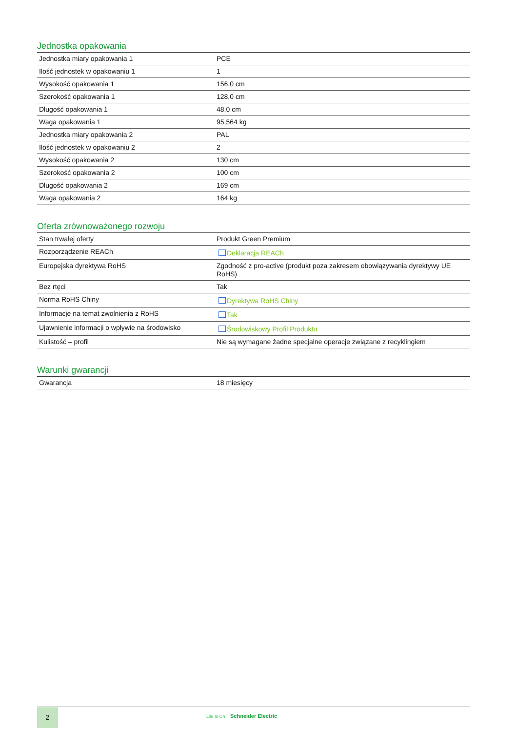Jednostka opakowania
| Jednostka miary opakowania 1 | PCE |
| Ilość jednostek w opakowaniu 1 | 1 |
| Wysokość opakowania 1 | 156,0 cm |
| Szerokość opakowania 1 | 128,0 cm |
| Długość opakowania 1 | 48,0 cm |
| Waga opakowania 1 | 95,564 kg |
| Jednostka miary opakowania 2 | PAL |
| Ilość jednostek w opakowaniu 2 | 2 |
| Wysokość opakowania 2 | 130 cm |
| Szerokość opakowania 2 | 100 cm |
| Długość opakowania 2 | 169 cm |
| Waga opakowania 2 | 164 kg |
Oferta zrównoważonego rozwoju
| Stan trwałej oferty | Produkt Green Premium |
| Rozporządzenie REACh | Deklaracja REACh |
| Europejska dyrektywa RoHS | Zgodność z pro-active (produkt poza zakresem obowiązywania dyrektywy UE RoHS) |
| Bez rtęci | Tak |
| Norma RoHS Chiny | Dyrektywa RoHS Chiny |
| Informacje na temat zwolnienia z RoHS | Tak |
| Ujawnienie informacji o wpływie na środowisko | Środowiskowy Profil Produktu |
| Kulistość – profil | Nie są wymagane żadne specjalne operacje związane z recyklingiem |
Warunki gwarancji
| Gwarancja | 18 miesięcy |
2
Life Is On Schneider Electric